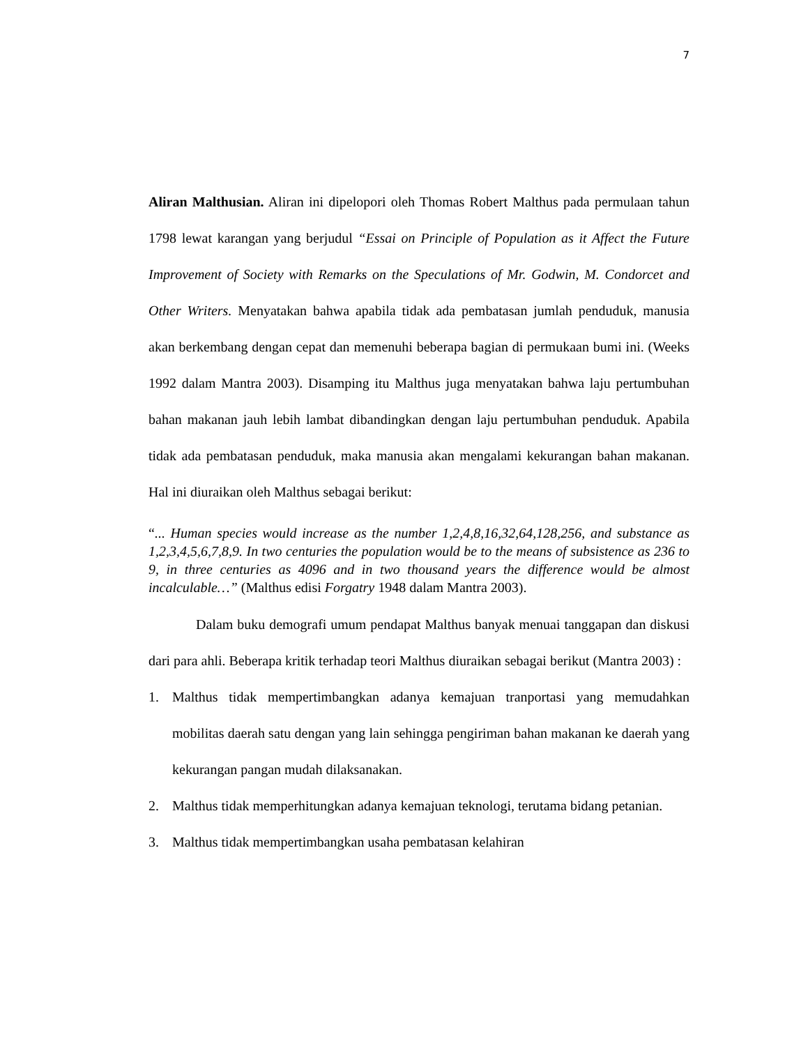7
Aliran Malthusian. Aliran ini dipelopori oleh Thomas Robert Malthus pada permulaan tahun 1798 lewat karangan yang berjudul “Essai on Principle of Population as it Affect the Future Improvement of Society with Remarks on the Speculations of Mr. Godwin, M. Condorcet and Other Writers. Menyatakan bahwa apabila tidak ada pembatasan jumlah penduduk, manusia akan berkembang dengan cepat dan memenuhi beberapa bagian di permukaan bumi ini. (Weeks 1992 dalam Mantra 2003). Disamping itu Malthus juga menyatakan bahwa laju pertumbuhan bahan makanan jauh lebih lambat dibandingkan dengan laju pertumbuhan penduduk. Apabila tidak ada pembatasan penduduk, maka manusia akan mengalami kekurangan bahan makanan. Hal ini diuraikan oleh Malthus sebagai berikut:
“... Human species would increase as the number 1,2,4,8,16,32,64,128,256, and substance as 1,2,3,4,5,6,7,8,9. In two centuries the population would be to the means of subsistence as 236 to 9, in three centuries as 4096 and in two thousand years the difference would be almost incalculable…” (Malthus edisi Forgatry 1948 dalam Mantra 2003).
Dalam buku demografi umum pendapat Malthus banyak menuai tanggapan dan diskusi dari para ahli. Beberapa kritik terhadap teori Malthus diuraikan sebagai berikut (Mantra 2003) :
1. Malthus tidak mempertimbangkan adanya kemajuan tranportasi yang memudahkan mobilitas daerah satu dengan yang lain sehingga pengiriman bahan makanan ke daerah yang kekurangan pangan mudah dilaksanakan.
2. Malthus tidak memperhitungkan adanya kemajuan teknologi, terutama bidang petanian.
3. Malthus tidak mempertimbangkan usaha pembatasan kelahiran